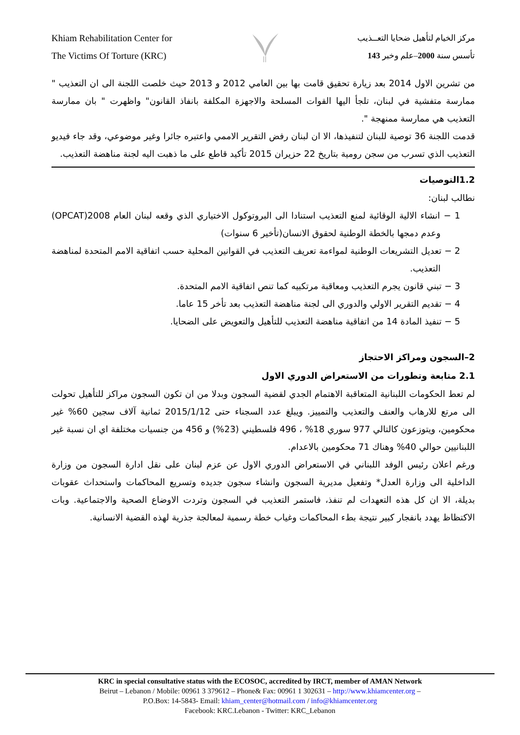Khiam Rehabilitation Center for
The Victims Of Torture (KRC)
مركز الخيام لتأهيل ضحايا التعــذيب
تأسس سنة 2000–علم وخبر 143
من تشرين الاول 2014 بعد زيارة تحقيق قامت بها بين العامي 2012 و 2013 حيث خلصت اللجنة الى ان التعذيب " ممارسة متفشية في لبنان، تلجأ اليها القوات المسلحة والاجهزة المكلفة بانفاذ القانون" واظهرت " بان ممارسة التعذيب هي ممارسة ممنهجة ".
قدمت اللجنة 36 توصية للبنان لتنفيذها، الا ان لبنان رفض التقرير الاممي واعتبره جائرا وغير موضوعي، وقد جاء فيديو التعذيب الذي تسرب من سجن رومية بتاريخ 22 حزيران 2015 تأكيد قاطع على ما ذهبت اليه لجنة مناهضة التعذيب.
1.2التوصيات
نطالب لبنان:
1 − انشاء الالية الوقائية لمنع التعذيب استنادا الى البروتوكول الاختياري الذي وقعه لبنان العام 2008(OPCAT) وعدم دمجها بالخطة الوطنية لحقوق الانسان(تأخير 6 سنوات)
2 − تعديل التشريعات الوطنية لمواءمة تعريف التعذيب في القوانين المحلية حسب اتفاقية الامم المتحدة لمناهضة التعذيب.
3 − تبني قانون يجرم التعذيب ومعاقبة مرتكبيه كما تنص اتفاقية الامم المتحدة.
4 − تقديم التقرير الاولي والدوري الى لجنة مناهضة التعذيب بعد تأخر 15 عاما.
5 − تنفيذ المادة 14 من اتفاقية مناهضة التعذيب للتأهيل والتعويض على الضحايا.
2–السجون ومراكز الاحتجاز
2.1 متابعة وتطورات من الاستعراض الدوري الاول
لم تعط الحكومات اللبنانية المتعاقبة الاهتمام الجدي لقضية السجون وبدلا من ان تكون السجون مراكز للتأهيل تحولت الى مرتع للارهاب والعنف والتعذيب والتمييز. ويبلغ عدد السجناء حتى 2015/1/12 ثمانية آلاف سجين 60% غير محكومين، ويتوزعون كالتالي 977 سوري 18% ، 496 فلسطيني (23%) و 456 من جنسيات مختلفة اي ان نسبة غير اللبنانيين حوالي 40% وهناك 71 محكومين بالاعدام.
ورغم اعلان رئيس الوفد اللبناني في الاستعراض الدوري الاول عن عزم لبنان على نقل ادارة السجون من وزارة الداخلية الى وزارة العدل* وتفعيل مديرية السجون وانشاء سجون جديده وتسريع المحاكمات واستحداث عقوبات بديلة، الا ان كل هذه التعهدات لم تنفذ، فاستمر التعذيب في السجون وتردت الاوضاع الصحية والاجتماعية. وبات الاكتظاظ يهدد بانفجار كبير نتيجة بطء المحاكمات وغياب خطة رسمية لمعالجة جذرية لهذه القضية الانسانية.
KRC in special consultative status with the ECOSOC, accredited by IRCT, member of AMAN Network
Beirut – Lebanon / Mobile: 00961 3 379612 – Phone& Fax: 00961 1 302631 – http://www.khiamcenter.org –
P.O.Box: 14-5843- Email: khiam_center@hotmail.com / info@khiamcenter.org
Facebook: KRC.Lebanon - Twitter: KRC_Lebanon